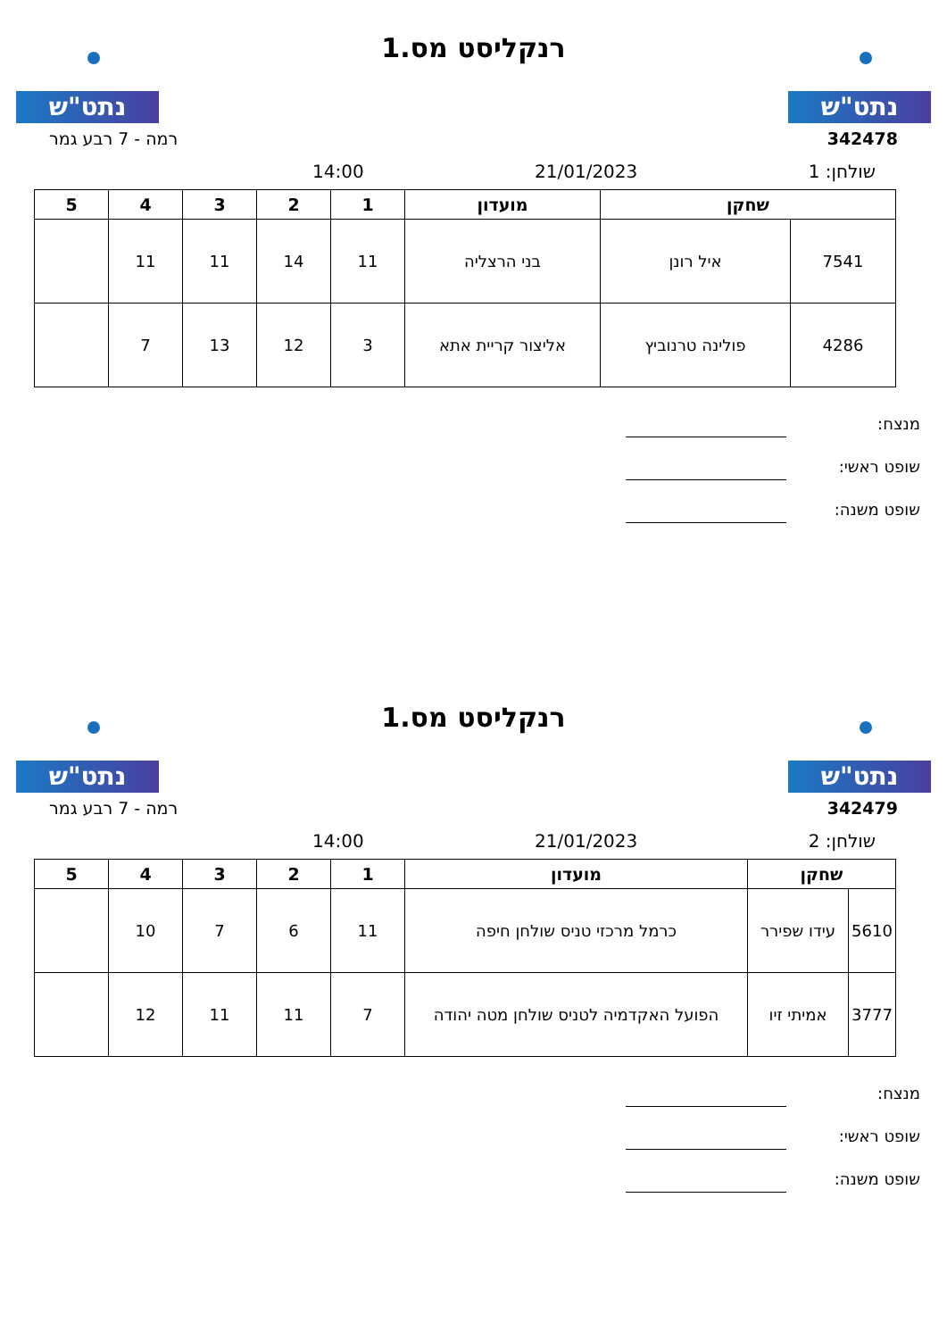נתט"ש
רנקליסט מס.1
נתט"ש
342478 רמה - 7 רבע גמר
14:00 21/01/2023 שולחן: 1
| שחקן | | מועדון | 1 | 2 | 3 | 4 | 5 |
| --- | --- | --- | --- | --- | --- | --- | --- |
| 7541 | איל רונן | בני הרצליה | 11 | 14 | 11 | 11 | |
| 4286 | פולינה טרנוביץ | אליצור קריית אתא | 3 | 12 | 13 | 7 | |
מנצח:
שופט ראשי:
שופט משנה:
נתט"ש
רנקליסט מס.1
נתט"ש
342479 רמה - 7 רבע גמר
14:00 21/01/2023 שולחן: 2
| שחקן | | מועדון | 1 | 2 | 3 | 4 | 5 |
| --- | --- | --- | --- | --- | --- | --- | --- |
| 5610 | עידו שפירר | כרמל מרכזי טניס שולחן חיפה | 11 | 6 | 7 | 10 | |
| 3777 | אמיתי זיו | הפועל האקדמיה לטניס שולחן מטה יהודה | 7 | 11 | 11 | 12 | |
מנצח:
שופט ראשי:
שופט משנה: